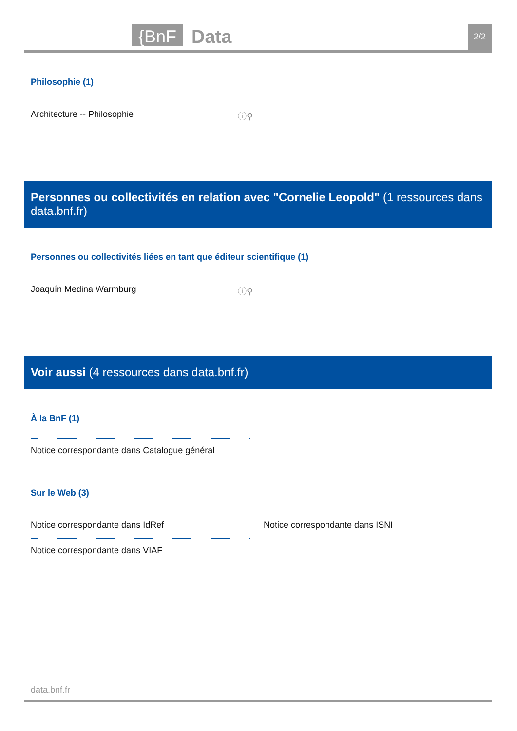{BnF Data 2/2
Philosophie (1)
Architecture -- Philosophie ⓘ⚲
Personnes ou collectivités en relation avec "Cornelie Leopold" (1 ressources dans data.bnf.fr)
Personnes ou collectivités liées en tant que éditeur scientifique (1)
Joaquín Medina Warmburg ⓘ⚲
Voir aussi (4 ressources dans data.bnf.fr)
À la BnF (1)
Notice correspondante dans Catalogue général
Sur le Web (3)
Notice correspondante dans IdRef
Notice correspondante dans VIAF
Notice correspondante dans ISNI
data.bnf.fr